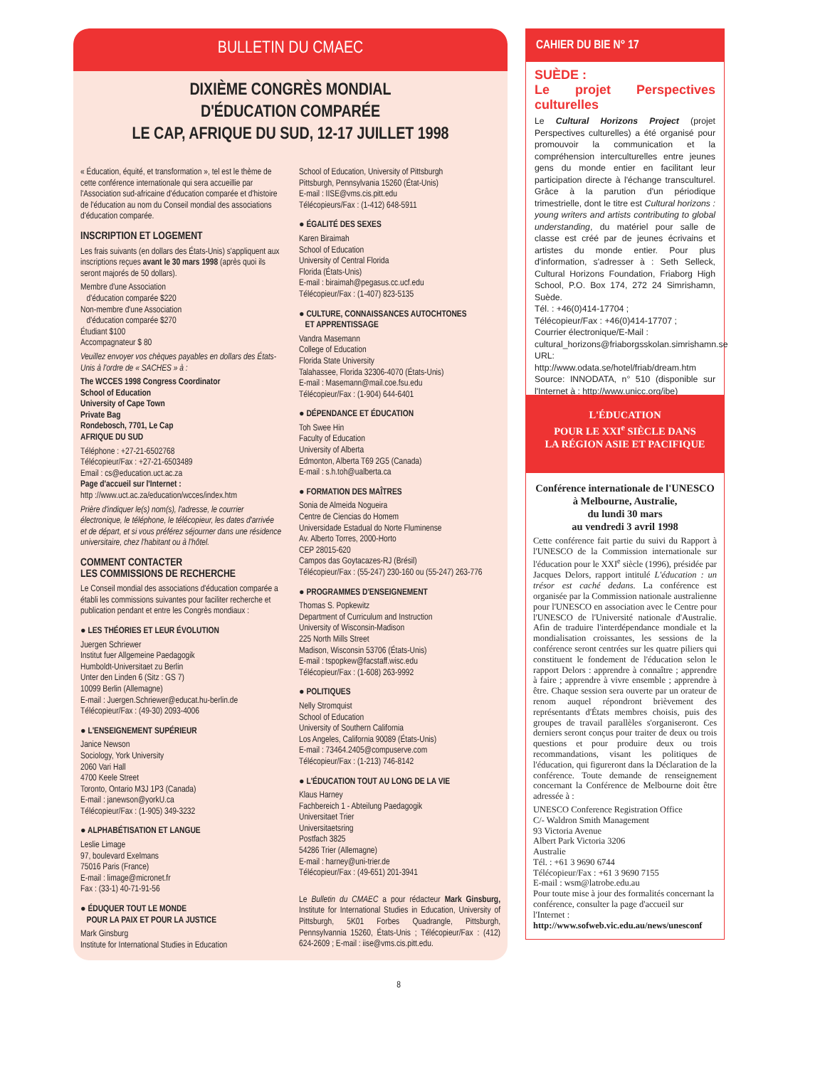BULLETIN DU CMAEC
DIXIÈME CONGRÈS MONDIAL
D'ÉDUCATION COMPARÉE
LE CAP, AFRIQUE DU SUD, 12-17 JUILLET 1998
« Éducation, équité, et transformation », tel est le thème de cette conférence internationale qui sera accueillie par l'Association sud-africaine d'éducation comparée et d'histoire de l'éducation au nom du Conseil mondial des associations d'éducation comparée.
INSCRIPTION ET LOGEMENT
Les frais suivants (en dollars des États-Unis) s'appliquent aux inscriptions reçues avant le 30 mars 1998 (après quoi ils seront majorés de 50 dollars).
Membre d'une Association
d'éducation comparée $220
Non-membre d'une Association
d'éducation comparée $270
Étudiant $100
Accompagnateur $ 80
Veuillez envoyer vos chèques payables en dollars des États-Unis à l'ordre de « SACHES » à :
The WCCES 1998 Congress Coordinator
School of Education
University of Cape Town
Private Bag
Rondebosch, 7701, Le Cap
AFRIQUE DU SUD
Téléphone : +27-21-6502768
Télécopieur/Fax : +27-21-6503489
Email : cs@education.uct.ac.za
Page d'accueil sur l'Internet :
http ://www.uct.ac.za/education/wcces/index.htm
Prière d'indiquer le(s) nom(s), l'adresse, le courrier électronique, le téléphone, le télécopieur, les dates d'arrivée et de départ, et si vous préférez séjourner dans une résidence universitaire, chez l'habitant ou à l'hôtel.
COMMENT CONTACTER
LES COMMISSIONS DE RECHERCHE
Le Conseil mondial des associations d'éducation comparée a établi les commissions suivantes pour faciliter recherche et publication pendant et entre les Congrès mondiaux :
● LES THÉORIES ET LEUR ÉVOLUTION
Juergen Schriewer
Institut fuer Allgemeine Paedagogik
Humboldt-Universitaet zu Berlin
Unter den Linden 6 (Sitz : GS 7)
10099 Berlin (Allemagne)
E-mail : Juergen.Schriewer@educat.hu-berlin.de
Télécopieur/Fax : (49-30) 2093-4006
● L'ENSEIGNEMENT SUPÉRIEUR
Janice Newson
Sociology, York University
2060 Vari Hall
4700 Keele Street
Toronto, Ontario M3J 1P3 (Canada)
E-mail : janewson@yorkU.ca
Télécopieur/Fax : (1-905) 349-3232
● ALPHABÉTISATION ET LANGUE
Leslie Limage
97, boulevard Exelmans
75016 Paris (France)
E-mail : limage@micronet.fr
Fax : (33-1) 40-71-91-56
● ÉDUQUER TOUT LE MONDE
POUR LA PAIX ET POUR LA JUSTICE
Mark Ginsburg
Institute for International Studies in Education
School of Education, University of Pittsburgh
Pittsburgh, Pennsylvania 15260 (État-Unis)
E-mail : IISE@vms.cis.pitt.edu
Télécopieurs/Fax : (1-412) 648-5911
● ÉGALITÉ DES SEXES
Karen Biraimah
School of Education
University of Central Florida
Florida (États-Unis)
E-mail : biraimah@pegasus.cc.ucf.edu
Télécopieur/Fax : (1-407) 823-5135
● CULTURE, CONNAISSANCES AUTOCHTONES
ET APPRENTISSAGE
Vandra Masemann
College of Education
Florida State University
Talahassee, Florida 32306-4070 (États-Unis)
E-mail : Masemann@mail.coe.fsu.edu
Télécopieur/Fax : (1-904) 644-6401
● DÉPENDANCE ET ÉDUCATION
Toh Swee Hin
Faculty of Education
University of Alberta
Edmonton, Alberta T69 2G5 (Canada)
E-mail : s.h.toh@ualberta.ca
● FORMATION DES MAÎTRES
Sonia de Almeida Nogueira
Centre de Ciencias do Homem
Universidade Estadual do Norte Fluminense
Av. Alberto Torres, 2000-Horto
CEP 28015-620
Campos das Goytacazes-RJ (Brésil)
Télécopieur/Fax : (55-247) 230-160 ou (55-247) 263-776
● PROGRAMMES D'ENSEIGNEMENT
Thomas S. Popkewitz
Department of Curriculum and Instruction
University of Wisconsin-Madison
225 North Mills Street
Madison, Wisconsin 53706 (États-Unis)
E-mail : tspopkew@facstaff.wisc.edu
Télécopieur/Fax : (1-608) 263-9992
● POLITIQUES
Nelly Stromquist
School of Education
University of Southern California
Los Angeles, California 90089 (États-Unis)
E-mail : 73464.2405@compuserve.com
Télécopieur/Fax : (1-213) 746-8142
● L'ÉDUCATION TOUT AU LONG DE LA VIE
Klaus Harney
Fachbereich 1 - Abteilung Paedagogik
Universitaet Trier
Universitaetsring
Postfach 3825
54286 Trier (Allemagne)
E-mail : harney@uni-trier.de
Télécopieur/Fax : (49-651) 201-3941
Le Bulletin du CMAEC a pour rédacteur Mark Ginsburg, Institute for International Studies in Education, University of Pittsburgh, 5K01 Forbes Quadrangle, Pittsburgh, Pennsylvannia 15260, États-Unis ; Télécopieur/Fax : (412) 624-2609 ; E-mail : iise@vms.cis.pitt.edu.
CAHIER DU BIE N° 17
SUÈDE :
Le projet Perspectives culturelles
Le Cultural Horizons Project (projet Perspectives culturelles) a été organisé pour promouvoir la communication et la compréhension interculturelles entre jeunes gens du monde entier en facilitant leur participation directe à l'échange transculturel. Grâce à la parution d'un périodique trimestrielle, dont le titre est Cultural horizons : young writers and artists contributing to global understanding, du matériel pour salle de classe est créé par de jeunes écrivains et artistes du monde entier. Pour plus d'information, s'adresser à : Seth Selleck, Cultural Horizons Foundation, Friaborg High School, P.O. Box 174, 272 24 Simrishamn, Suède.
Tél. : +46(0)414-17704 ;
Télécopieur/Fax : +46(0)414-17707 ;
Courrier électronique/E-Mail :
cultural_horizons@friaborgsskolan.simrishamn.se
URL: http://www.odata.se/hotel/friab/dream.htm
Source: INNODATA, n° 510 (disponible sur l'Internet à : http://www.unicc.org/ibe)
L'ÉDUCATION
POUR LE XXI<sup>e</sup> SIÈCLE DANS
LA RÉGION ASIE ET PACIFIQUE
Conférence internationale de l'UNESCO
à Melbourne, Australie,
du lundi 30 mars
au vendredi 3 avril 1998
Cette conférence fait partie du suivi du Rapport à l'UNESCO de la Commission internationale sur l'éducation pour le XXI<sup>e</sup> siècle (1996), présidée par Jacques Delors, rapport intitulé L'éducation : un trésor est caché dedans. La conférence est organisée par la Commission nationale australienne pour l'UNESCO en association avec le Centre pour l'UNESCO de l'Université nationale d'Australie. Afin de traduire l'interdépendance mondiale et la mondialisation croissantes, les sessions de la conférence seront centrées sur les quatre piliers qui constituent le fondement de l'éducation selon le rapport Delors : apprendre à connaître ; apprendre à faire ; apprendre à vivre ensemble ; apprendre à être. Chaque session sera ouverte par un orateur de renom auquel répondront brièvement des représentants d'États membres choisis, puis des groupes de travail parallèles s'organiseront. Ces derniers seront conçus pour traiter de deux ou trois questions et pour produire deux ou trois recommandations, visant les politiques de l'éducation, qui figureront dans la Déclaration de la conférence. Toute demande de renseignement concernant la Conférence de Melbourne doit être adressée à :
UNESCO Conference Registration Office
C/- Waldron Smith Management
93 Victoria Avenue
Albert Park Victoria 3206
Australie
Tél. : +61 3 9690 6744
Télécopieur/Fax : +61 3 9690 7155
E-mail : wsm@latrobe.edu.au
Pour toute mise à jour des formalités concernant la conférence, consulter la page d'accueil sur l'Internet :
http://www.sofweb.vic.edu.au/news/unesconf
8